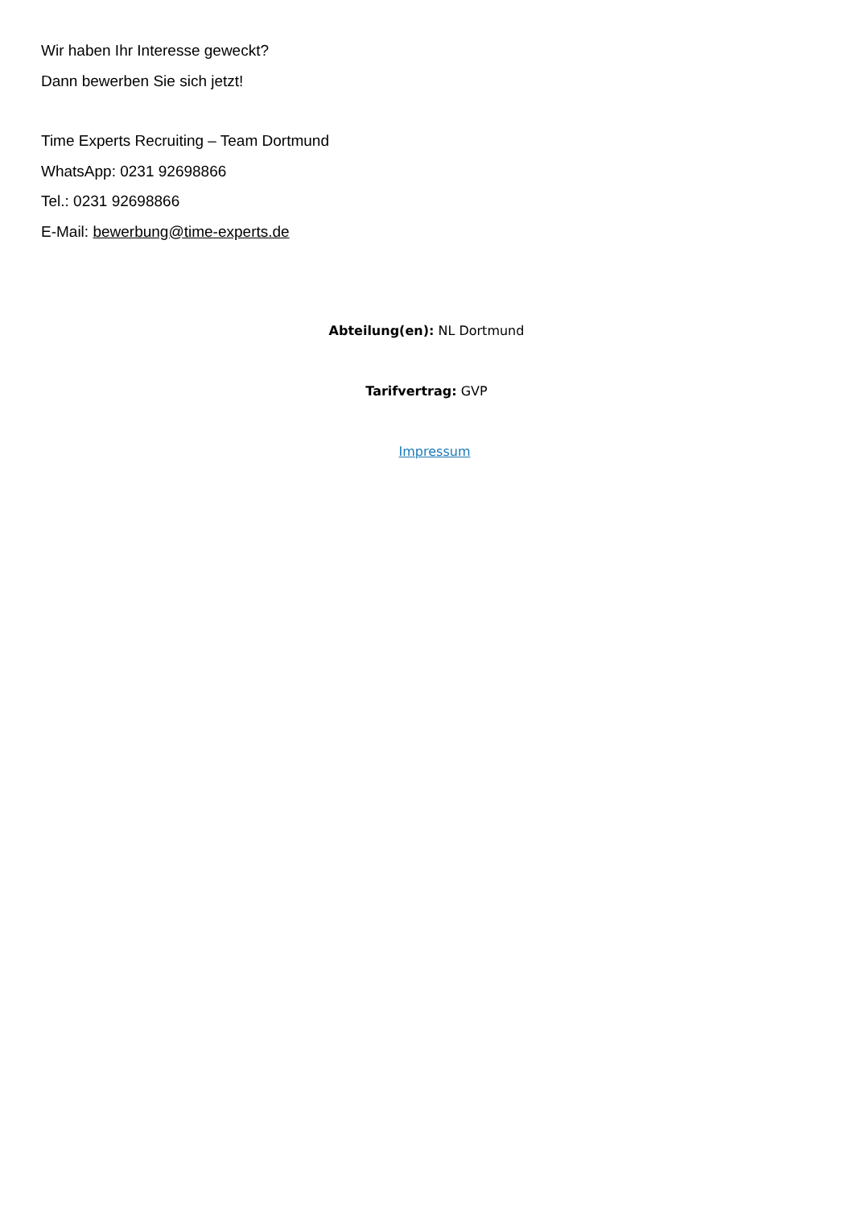Wir haben Ihr Interesse geweckt?
Dann bewerben Sie sich jetzt!
Time Experts Recruiting – Team Dortmund
WhatsApp: 0231 92698866
Tel.: 0231 92698866
E-Mail: bewerbung@time-experts.de
Abteilung(en): NL Dortmund
Tarifvertrag: GVP
Impressum